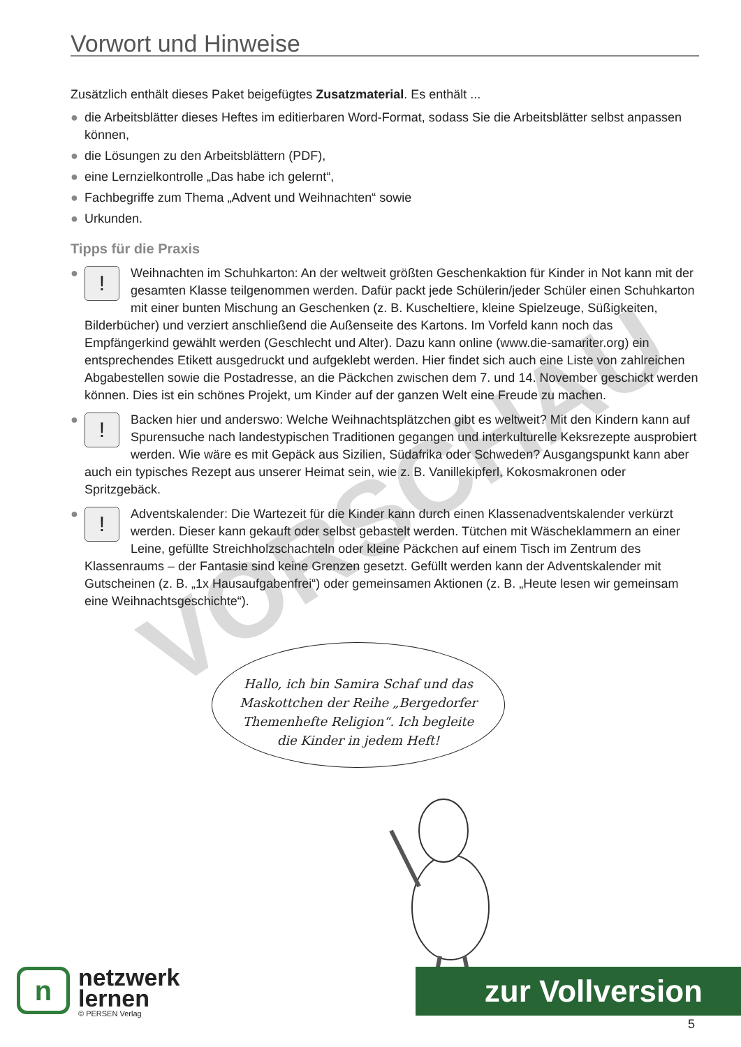VORSCHAU
Vorwort und Hinweise
Zusätzlich enthält dieses Paket beigefügtes Zusatzmaterial. Es enthält ...
● die Arbeitsblätter dieses Heftes im editierbaren Word-Format, sodass Sie die Arbeitsblätter selbst anpassen können,
● die Lösungen zu den Arbeitsblättern (PDF),
● eine Lernzielkontrolle „Das habe ich gelernt“,
● Fachbegriffe zum Thema „Advent und Weihnachten“ sowie
● Urkunden.
Tipps für die Praxis
●
!
Weihnachten im Schuhkarton: An der weltweit größten Geschenkaktion für Kinder in Not kann mit der gesamten Klasse teilgenommen werden. Dafür packt jede Schülerin/jeder Schüler einen Schuhkarton mit einer bunten Mischung an Geschenken (z. B. Kuscheltiere, kleine Spielzeuge, Süßigkeiten, Bilderbücher) und verziert anschließend die Außenseite des Kartons. Im Vorfeld kann noch das Empfängerkind gewählt werden (Geschlecht und Alter). Dazu kann online (www.die-samariter.org) ein entsprechendes Etikett ausgedruckt und aufgeklebt werden. Hier findet sich auch eine Liste von zahlreichen Abgabestellen sowie die Postadresse, an die Päckchen zwischen dem 7. und 14. November geschickt werden können. Dies ist ein schönes Projekt, um Kinder auf der ganzen Welt eine Freude zu machen.
●
!
Backen hier und anderswo: Welche Weihnachtsplätzchen gibt es weltweit? Mit den Kindern kann auf Spurensuche nach landestypischen Traditionen gegangen und interkulturelle Keks­rezepte ausprobiert werden. Wie wäre es mit Gepäck aus Sizilien, Südafrika oder Schweden? Ausgangspunkt kann aber auch ein typisches Rezept aus unserer Heimat sein, wie z. B. Vanille­kipferl, Kokosmakronen oder Spritzgebäck.
●
!
Adventskalender: Die Wartezeit für die Kinder kann durch einen Klassenadventskalender verkürzt werden. Dieser kann gekauft oder selbst gebastelt werden. Tütchen mit Wäsche­klammern an einer Leine, gefüllte Streichholzschachteln oder kleine Päckchen auf einem Tisch im Zentrum des Klassenraums – der Fantasie sind keine Grenzen gesetzt. Gefüllt werden kann der Adventskalender mit Gutscheinen (z. B. „1x Hausaufgabenfrei“) oder gemeinsamen Aktionen (z. B. „Heute lesen wir gemeinsam eine Weihnachtsgeschichte“).
Hallo, ich bin Samira Schaf und das Maskottchen der Reihe „Bergedorfer Themenhefte Religion“. Ich begleite die Kinder in jedem Heft!
n
netzwerk
lernen
© PERSEN Verlag
zur Vollversion
5